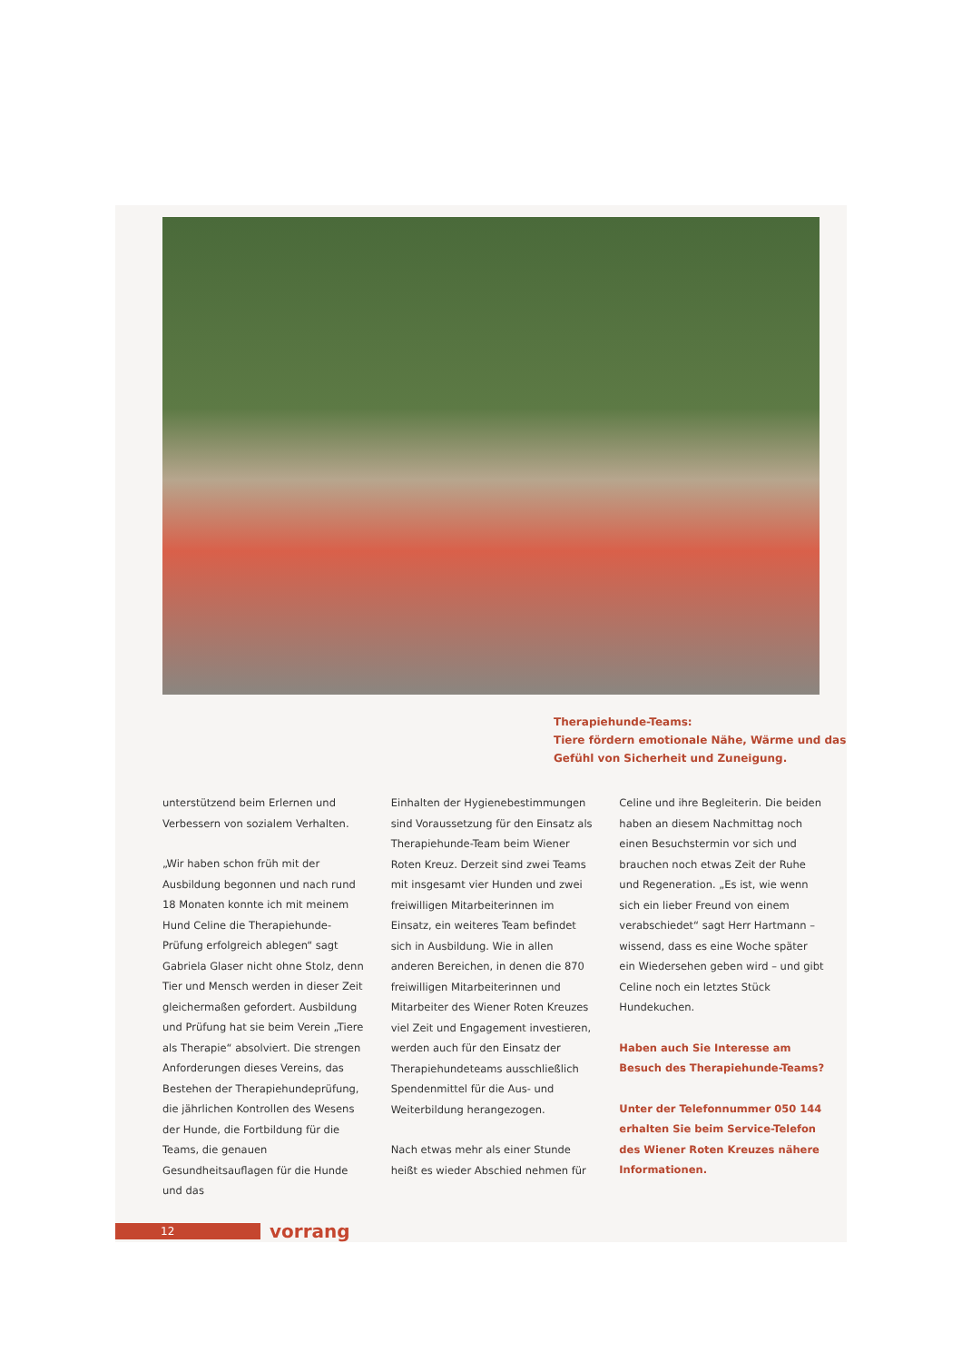Therapiehunde-Teams:
Tiere fördern emotionale Nähe, Wärme und das Gefühl von Sicherheit und Zuneigung.
unterstützend beim Erlernen und Verbessern von sozialem Verhalten.
„Wir haben schon früh mit der Ausbildung begonnen und nach rund 18 Monaten konnte ich mit meinem Hund Celine die Therapiehunde-Prüfung erfolgreich ablegen“ sagt Gabriela Glaser nicht ohne Stolz, denn Tier und Mensch werden in dieser Zeit gleichermaßen gefordert. Ausbildung und Prüfung hat sie beim Verein „Tiere als Therapie“ absolviert. Die strengen Anforderungen dieses Vereins, das Bestehen der Therapiehundeprüfung, die jährlichen Kontrollen des Wesens der Hunde, die Fortbildung für die Teams, die genauen Gesundheitsauflagen für die Hunde und das
Einhalten der Hygienebestimmungen sind Voraussetzung für den Einsatz als Therapiehunde-Team beim Wiener Roten Kreuz. Derzeit sind zwei Teams mit insgesamt vier Hunden und zwei freiwilligen Mitarbeiterinnen im Einsatz, ein weiteres Team befindet sich in Ausbildung. Wie in allen anderen Bereichen, in denen die 870 freiwilligen Mitarbeiterinnen und Mitarbeiter des Wiener Roten Kreuzes viel Zeit und Engagement investieren, werden auch für den Einsatz der Therapiehundeteams ausschließlich Spendenmittel für die Aus- und Weiterbildung herangezogen.
Nach etwas mehr als einer Stunde heißt es wieder Abschied nehmen für
Celine und ihre Begleiterin. Die beiden haben an diesem Nachmittag noch einen Besuchstermin vor sich und brauchen noch etwas Zeit der Ruhe und Regeneration. „Es ist, wie wenn sich ein lieber Freund von einem verabschiedet“ sagt Herr Hartmann – wissend, dass es eine Woche später ein Wiedersehen geben wird – und gibt Celine noch ein letztes Stück Hundekuchen.
Haben auch Sie Interesse am Besuch des Therapiehunde-Teams?
Unter der Telefonnummer 050 144 erhalten Sie beim Service-Telefon des Wiener Roten Kreuzes nähere Informationen.
12 vorrang